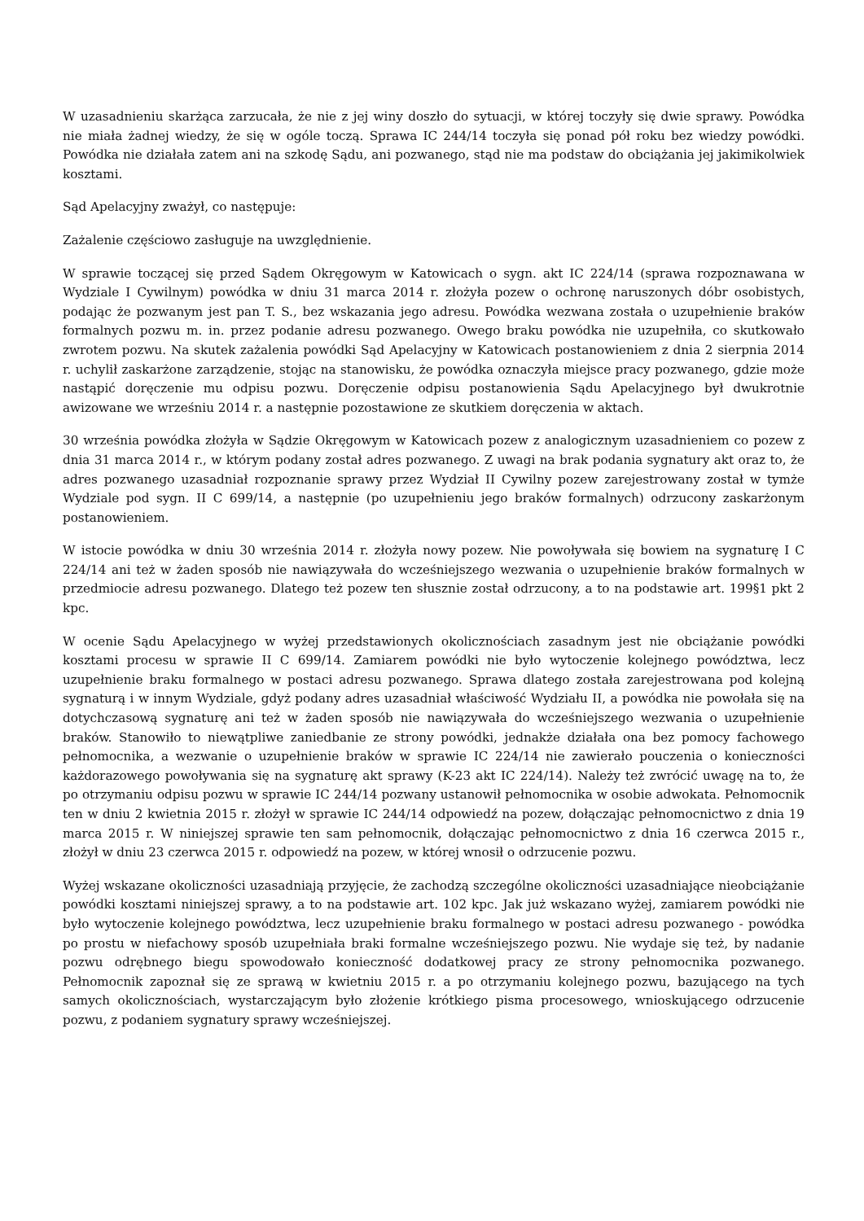W uzasadnieniu skarżąca zarzucała, że nie z jej winy doszło do sytuacji, w której toczyły się dwie sprawy. Powódka nie miała żadnej wiedzy, że się w ogóle toczą. Sprawa IC 244/14 toczyła się ponad pół roku bez wiedzy powódki. Powódka nie działała zatem ani na szkodę Sądu, ani pozwanego, stąd nie ma podstaw do obciążania jej jakimikolwiek kosztami.
Sąd Apelacyjny zważył, co następuje:
Zażalenie częściowo zasługuje na uwzględnienie.
W sprawie toczącej się przed Sądem Okręgowym w Katowicach o sygn. akt IC 224/14 (sprawa rozpoznawana w Wydziale I Cywilnym) powódka w dniu 31 marca 2014 r. złożyła pozew o ochronę naruszonych dóbr osobistych, podając że pozwanym jest pan T. S., bez wskazania jego adresu. Powódka wezwana została o uzupełnienie braków formalnych pozwu m. in. przez podanie adresu pozwanego. Owego braku powódka nie uzupełniła, co skutkowało zwrotem pozwu. Na skutek zażalenia powódki Sąd Apelacyjny w Katowicach postanowieniem z dnia 2 sierpnia 2014 r. uchylił zaskarżone zarządzenie, stojąc na stanowisku, że powódka oznaczyła miejsce pracy pozwanego, gdzie może nastąpić doręczenie mu odpisu pozwu. Doręczenie odpisu postanowienia Sądu Apelacyjnego był dwukrotnie awizowane we wrześniu 2014 r. a następnie pozostawione ze skutkiem doręczenia w aktach.
30 września powódka złożyła w Sądzie Okręgowym w Katowicach pozew z analogicznym uzasadnieniem co pozew z dnia 31 marca 2014 r., w którym podany został adres pozwanego. Z uwagi na brak podania sygnatury akt oraz to, że adres pozwanego uzasadniał rozpoznanie sprawy przez Wydział II Cywilny pozew zarejestrowany został w tymże Wydziale pod sygn. II C 699/14, a następnie (po uzupełnieniu jego braków formalnych) odrzucony zaskarżonym postanowieniem.
W istocie powódka w dniu 30 września 2014 r. złożyła nowy pozew. Nie powoływała się bowiem na sygnaturę I C 224/14 ani też w żaden sposób nie nawiązywała do wcześniejszego wezwania o uzupełnienie braków formalnych w przedmiocie adresu pozwanego. Dlatego też pozew ten słusznie został odrzucony, a to na podstawie art. 199§1 pkt 2 kpc.
W ocenie Sądu Apelacyjnego w wyżej przedstawionych okolicznościach zasadnym jest nie obciążanie powódki kosztami procesu w sprawie II C 699/14. Zamiarem powódki nie było wytoczenie kolejnego powództwa, lecz uzupełnienie braku formalnego w postaci adresu pozwanego. Sprawa dlatego została zarejestrowana pod kolejną sygnaturą i w innym Wydziale, gdyż podany adres uzasadniał właściwość Wydziału II, a powódka nie powołała się na dotychczasową sygnaturę ani też w żaden sposób nie nawiązywała do wcześniejszego wezwania o uzupełnienie braków. Stanowiło to niewątpliwe zaniedbanie ze strony powódki, jednakże działała ona bez pomocy fachowego pełnomocnika, a wezwanie o uzupełnienie braków w sprawie IC 224/14 nie zawierało pouczenia o konieczności każdorazowego powoływania się na sygnaturę akt sprawy (K-23 akt IC 224/14). Należy też zwrócić uwagę na to, że po otrzymaniu odpisu pozwu w sprawie IC 244/14 pozwany ustanowił pełnomocnika w osobie adwokata. Pełnomocnik ten w dniu 2 kwietnia 2015 r. złożył w sprawie IC 244/14 odpowiedź na pozew, dołączając pełnomocnictwo z dnia 19 marca 2015 r. W niniejszej sprawie ten sam pełnomocnik, dołączając pełnomocnictwo z dnia 16 czerwca 2015 r., złożył w dniu 23 czerwca 2015 r. odpowiedź na pozew, w której wnosił o odrzucenie pozwu.
Wyżej wskazane okoliczności uzasadniają przyjęcie, że zachodzą szczególne okoliczności uzasadniające nieobciążanie powódki kosztami niniejszej sprawy, a to na podstawie art. 102 kpc. Jak już wskazano wyżej, zamiarem powódki nie było wytoczenie kolejnego powództwa, lecz uzupełnienie braku formalnego w postaci adresu pozwanego - powódka po prostu w niefachowy sposób uzupełniała braki formalne wcześniejszego pozwu. Nie wydaje się też, by nadanie pozwu odrębnego biegu spowodowało konieczność dodatkowej pracy ze strony pełnomocnika pozwanego. Pełnomocnik zapoznał się ze sprawą w kwietniu 2015 r. a po otrzymaniu kolejnego pozwu, bazującego na tych samych okolicznościach, wystarczającym było złożenie krótkiego pisma procesowego, wnioskującego odrzucenie pozwu, z podaniem sygnatury sprawy wcześniejszej.